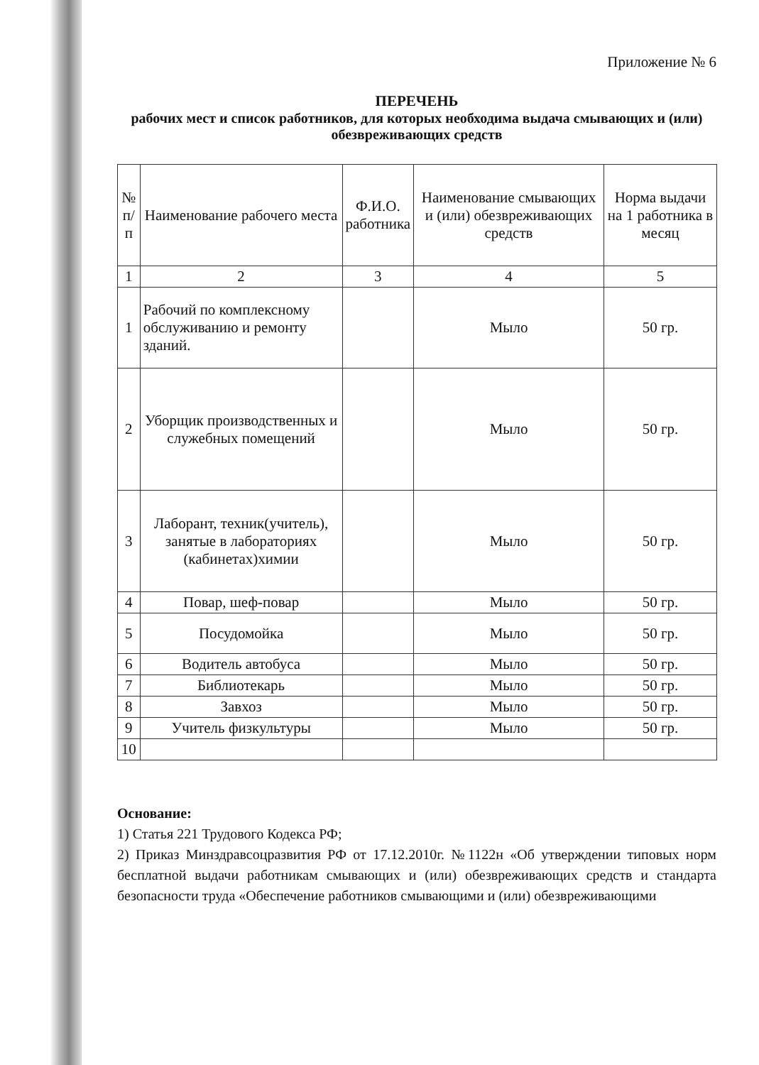Приложение № 6
ПЕРЕЧЕНЬ
рабочих мест и список работников, для которых необходима выдача смывающих и (или) обезвреживающих средств
| № п/п | Наименование рабочего места | Ф.И.О. работника | Наименование смывающих и (или) обезвреживающих средств | Норма выдачи на 1 работника в месяц |
| --- | --- | --- | --- | --- |
| 1 | 2 | 3 | 4 | 5 |
| 1 | Рабочий по комплексному обслуживанию и ремонту зданий. | | Мыло | 50 гр. |
| 2 | Уборщик производственных и служебных помещений | | Мыло | 50 гр. |
| 3 | Лаборант, техник(учитель), занятые в лабораториях (кабинетах)химии | | Мыло | 50 гр. |
| 4 | Повар, шеф-повар | | Мыло | 50 гр. |
| 5 | Посудомойка | | Мыло | 50 гр. |
| 6 | Водитель автобуса | | Мыло | 50 гр. |
| 7 | Библиотекарь | | Мыло | 50 гр. |
| 8 | Завхоз | | Мыло | 50 гр. |
| 9 | Учитель физкультуры | | Мыло | 50 гр. |
| 10 | | | | |
Основание:
1) Статья 221 Трудового Кодекса РФ;
2) Приказ Минздравсоцразвития РФ от 17.12.2010г. №1122н «Об утверждении типовых норм бесплатной выдачи работникам смывающих и (или) обезвреживающих средств и стандарта безопасности труда «Обеспечение работников смывающими и (или) обезвреживающими